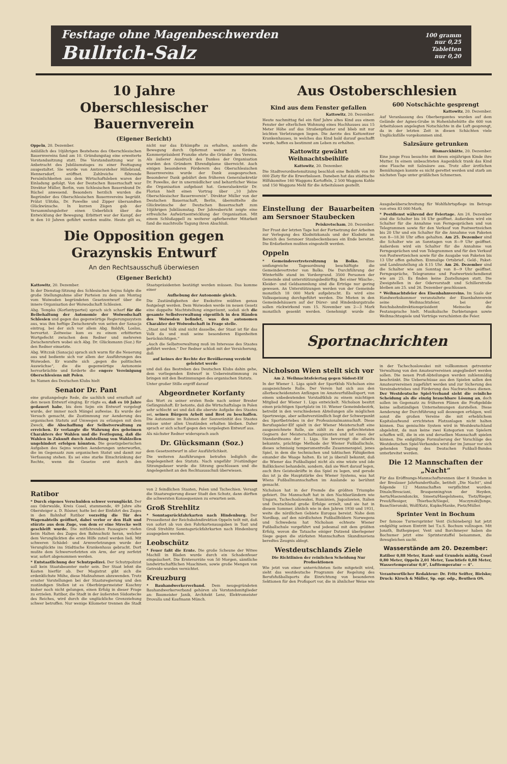Festtage ohne Magenbeschwerden
Bullrich-Salz
100 gramm
nur 0,25
Tabletten
nur 0,20
10 Jahre
Oberschlesischer Bauernverein
(Eigener Bericht)
Oppeln, 20. Dezember.
Anläßlich des 10jährigen Bestehens des Oberschlesischen Bauernvereins fand am 10. Gründungstag eine erweiterte Vorstandssitzung statt. Die Vorstandssitzung war in Anbetracht des Jubiläumstages zu einer Festtagung ausgestaltet. Sie wurde von Amtsvorsteher Hillebrand, Hennersdorf, eröffnet. Zahlreiche führende Persönlichkeiten aus dem Wirtschaftsleben waren der Einladung gefolgt. Von der Deutschen Bauernschaft war Direktor Müller, Berlin, vom Schlesischen Bauernbund Dr. Rüchel anwesend. Besonders herzlich wurden die Begründer des Oberschlesischen Bauernvereins begrüßt. Prälat Ulitzka, Dr. Pawelke und Zipper übersandten Glückwünsche. In kurzen Zügen gab der Versammlungsleiter einen Ueberblick über die Entwicklung der Bewegung. Erbittert war der Kampf, der in den 10 Jahren geführt werden mußte. Heute gilt es, nicht nur das Erkämpfte zu erhalten, sondern die Bewegung durch Opfermut weiter zu fördern. Kammerpräsident Franzke ehrte die Gründer des Vereins. Als äußerer Ausdruck des Dankes der Organisation wurden den Gründern Ehrendiplome überreicht. Auch einigen besonderen Förderern des Oberschlesischen Bauernvereins wurde der Dank ausgesprochen. Besonderer Dank gebührt dem früheren Generalsekretär Dr. Pawelke, der in unermüdlicher und beharrlicher Weise die Organisation aufgebaut hat. Generalsekretär Dr. Florian hielt einen Vortrag über „10 Jahre Oberschlesischer Bauernverein“. Direktor Müller von der Deutschen Bauernschaft, Berlin, übermittelte die Glückwünsche der Deutschen Bauernschaft zum 10jährigen Jubiläumstag. Der Jahresbericht zeigte eine erfreuliche Aufwärtsentwicklung der Organisation. Mit einem Schlußappell zu weiterer opferbereiter Mitarbeit fand die machtvolle Tagung ihren Abschluß.
Die Opposition gegen Grazynskis Entwurf
An den Rechtsausschuß überwiesen
(Eigener Bericht)
Kattowitz, 20. Dezember.
In der Dienstag-Sitzung des Schlesischen Sejms folgte die große Stellungnahme aller Parteien zu dem am Montag vom Woiwoden begründeten Gesetzentwurf über die innere Organisation der Woiwodschaft Schlesien.
Abg. Tempka (Korfantypartei) sprach sich scharf für die Beibehaltung der Autonomie der Woiwodschaft Schlesien und gegen das gegenwärtige Regierungssystem aus, was ihm heftige Zwischenrufe von seiten der Sanacja eintrug, bei der sich vor allem Abg. Baldyk, Loslau, hervortat. Zeitweise kam es zu einem erbitterten Wortgefecht zwischen dem Redner und mehreren Zwischenrufern wobei sich Abg. Dr. Glücksmann (Soz.) für den Redner einsetzte.
Abg. Witczak (Sanacja) sprach sich warm für die Neuerung aus und bediente sich vor allem der Ausführungen des Woiwoden. Er wandte sich „gegen die politischen Auswüchse“, die die gegenwärtige Autonomie hervorbrächte und forderte die engere Vereinigung Oberschlesiens mit Polen.
Im Namen des Deutschen Klubs hielt
Senator Dr. Pant
eine großangelegte Rede, die sachlich und ernsthaft auf den neuen Entwurf einging. Er rügte es, daß es 10 Jahre gedauert habe, bis dem Sejm ein Entwurf vorgelegt wurde, der immer noch Mängel aufweise. Es wurde der Versuch gemacht, die Zustimmung zur Aenderung des organischen Statuts auf Umwegen zu erlangen mit dem Zweck, die Abschaffung der Selbstverwaltung zu erreichen. Er verlangte die Wahrung des geheimen Charakters der Wahlen und die Festlegung, daß die Wahlen in Zukunft durch Aufstellung von Wahlzellen ungehindert erfolgen könnten. Die gesetzgeberischen Aufgaben des Sejms wurden Aenderungen unterworfen, die im Gegensatz zum organischen Statut und damit zur Verfassung stehen. Es sei eine starke Einschränkung der Rechte, wenn die Gesetze erst durch den Staatspräsidenten bestätigt werden müssen. Das komme einer
Aufhebung der Autonomie gleich.
Die Zuständigkeiten der Exekutive müßten genau festgelegt werden. Dem Woiwoden werde im neuen Gesetz eine doppelte Machtstellung eingeräumt, sodaß sich die gesamte Selbstverwaltung eigentlich in den Händen des Woiwoden befindet, was den autonomen Charakter der Woiwodschaft in Frage stelle.
„Staat und Volk sind nicht dasselbe, der Staat ist für das Volk da und muß seine besonderen Eigenheiten berücksichtigen.“
„Auch die Selbstverwaltung muß im Interesse des Staates geführt werden.“ Der Redner schloß mit der Versicherung, daß
auf keines der Rechte der Bevölkerung verzicht geleistet werde
und daß das Bestreben des Deutschen Klubs dahin gehe, dem vorliegenden Entwurf in Uebereinstimmung zu bringen mit den Bestimmungen des organischen Statuts.
Unter großer Stille ergriff darauf
Abgeordneter Korfanty
das Wort zu seiner ersten Rede nach seiner Brester Gefängnishaft. Er betonte, daß die Wirtschaftslage in Polen sehr schlecht sei und daß die oberste Aufgabe des Staates sei, seinen Bürgern Arbeit und Brot zu beschaffen. Die Autonomie im Rahmen der Souveränität des Staates müsse unter allen Umständen erhalten bleiben. Daher sprach er sich scharf gegen den vorgelegten Entwurf aus.
Als nächster Redner widersprach auch
Dr. Glücksmann (Soz.)
dem Gesetzentwurf in aller Ausführlichkeit.
Die weiteren Ausführungen betrafen lediglich die Angelegenheit des Statuts. Nach ungefähr 3½stündiger Sitzungsdauer wurde die Sitzung geschlossen und die Angelegenheit an den Rechtsausschuß überwiesen.
Ratibor
* Durch eigenes Verschulden schwer verunglückt. Der aus Oderwalde, Kreis Cosel, stammende, 49 Jahre alte Obersteiger a. D. Rösner, hatte bei der Einfahrt des Zuges in den Bahnhof Ratibor vorzeitig die Tür des Wagenabteils geöffnet, dabei verlor er den Halt und stürzte aus dem Zuge, von dem er eine Strecke weit geschleift wurde. Die mitfahrenden Passagiere riefen beim Halten des Zuges den Bahnschutz heran, welcher dem Verunglückten die erste Hilfe zuteil werden ließ. Mit schweren Schädel- und Armverletzungen wurde der Verunglückte ins Städtische Krankenhaus gebracht. Dort mußte dem Schwerverletzten ein Arm, der arg zerfetzt war, sofort abgenommen werden.
* Entstaatlichung der Schutzpolizei. Der Schutzpolizist soll kein Staatsbeamter mehr sein. Der Staat lehnt die Kosten hierfür ab. Der Magistrat gibt sich die erdenklichste Mühe, diese Maßnahmen abzuwenden. Trotz ernster Vorstellungen bei der Staatsregierung und den zuständigen Stellen ist es Oberbürgermeister Kaschny bisher noch nicht gelungen, einen Erfolg in dieser Frage zu erzielen. Ratibor, die Stadt in der äußersten Südostecke des Reiches, wird durch die unglückliche Grenzziehung schwer betroffen. Nur wenige Kilometer trennen die Stadt von 2 feindlichen Staaten, Polen und Tschechien. Versagt die Staatsregierung dieser Stadt den Schutz, dann dürften die schwersten Konsequenzen zu erwarten sein.
Groß Strehlitz
* Sonntagsrückfahrkarten nach Hindenburg. Der Pressedienst der Reichsbahndirektion Oppeln teilt mit, daß von sofort ab von den Fahrkartenausgaben in Tost und Groß Strehlitz Sonntagsrückfahrkarten nach Hindenburg ausgegeben werden.
Leobschütz
* Feuer faßt die Ernte. Die große Scheune der Witwe Machill in Bladen wurde durch ein Schadenfeuer eingeäschert. Die Erntevorräte von 50 Morgen, sämtliche landwirtschaftlichen Maschinen, sowie große Mengen von Getreide wurden vernichtet.
Kreuzburg
* Bauhandwerkerverband. Dem neugegründeten Bauhandwerkerverband gehören als Vorstandsmitglieder an: Baumeister Janik, Architekt Lenz, Elektromeister Drovalla und Kaufmann Münch.
Aus Ostoberschlesien
Kind aus dem Fenster gefallen
Kattowitz, 20. Dezember.
Heute nachmittag fiel ein fünf Jahre altes Kind aus einem Fenster der elterlichen Wohnung eines Hochhauses aus 15 Meter Höhe auf das Straßenpflaster und blieb mit nur leichten Verletzungen liegen. Die Aerzte des Kattowitzer Krankenhauses, in welches das Kind bald darauf geschafft wurde, hoffen es bestimmt am Leben zu erhalten.
Kattowitz gewährt Weihnachtsbeihilfe
Kattowitz, 20. Dezember.
Die Stadtverordnetensitzung beschloß eine Beihilfe von 80 000 Zloty für die Erwerbslosen. Daneben hat das städtische Hilfskomitee 160 Waggons Kartoffeln, 2 500 Waggons Kohle und 150 Waggons Mehl für die Arbeitslosen gestellt.
600 Notschächte gesprengt
Kattowitz, 20. Dezember.
Auf Veranlassung des Oberbergamtes wurden auf dem Gelände der Agnes-Grube in Hohenlohehütte die 600 von Arbeitslosen angelegten Notschächte in die Luft gesprengt, da in der letzten Zeit in diesen Schächten viele Unglücksfälle vorgekommen sind.
Salzsäure getrunken
Bismarckhütte, 20. Dezember.
Eine junge Frau besuchte mit ihrem einjährigen Kinde ihre Mutter. In einem unbeachteten Augenblick trank das Kind eine Flasche mit Salzsäure aus. Trotz aller ärztlichen Bemühungen konnte es nicht gerettet werden und starb am nächsten Tage unter gräßlichen Schmerzen.
Einstellung der Bauarbeiten am Sersnoer Staubecken
Peiskretscham, 20. Dezember.
Der Frost der letzten Tage hat der Fortsetzung der Arbeiten zur Verlegung des Klodnitzkanals und der Klodnitz im Bereich des Sersnoer Staubeckenbaues ein Ende bereitet. Die Erdarbeiten mußten eingestellt werden.
Oppeln
* Gemeindevertretersitzung in Bolko. Eine umfangreiche Tagesordnung beschäftigte die Gemeindevertreter von Bolko. Die Durchführung der Winterhilfe stand im Vordergrund. 3500 Personen der Gemeinde sind unterstützungsbedürftig. Bei einer Wäsche-, Kleider- und Geldsammlung sind die Erträge nur gering gewesen. An Unterstützungen werden von der Gemeinde monatlich 18 000 Mark aufgebracht. Es wird eine Volksspeisung durchgeführt werden. Die Mieten in den Gemeindehäusern auf der Dürer- und Hindenburgstraße sollen rückwirkend vom 15. November um 2—3 Mark monatlich gesenkt werden. Genehmigt wurde die Ausgabeüberschreitung für Wohlfahrtspflege im Betrage von etwa 83 000 Mark.
* Postdienst während der Feiertage. Am 24. Dezember sind die Schalter bis 16 Uhr geöffnet. Außerdem wird ein Schalter für die Annahme von Ferngesprächen und von Telegrammen sowie für den Verkauf von Postwertzeichen bis 20 Uhr und ein Schalter für die Annahme von Paketen von 8—18.30 Uhr offen gehalten. Am 25. Dezember sind die Schalter wie an Sonntagen von 8—9 Uhr geöffnet. Außerdem wird ein Schalter für die Annahme von Ferngesprächen und von Telegrammen und für den Verkauf von Postwertzeichen sowie für die Ausgabe von Paketen bis 13 Uhr offen gehalten. Einmalige Ortsbrief-, Geld-, Paket- und Landzustellung ab 8.15 Uhr. Am 26. Dezember sind die Schalter wie am Sonntag von 8—9 Uhr geöffnet. Ferngespräche, Telegramme und Postwertzeichendienst wie am 25. Es finden keine Zustellungen statt. Die Zweigstellen in der Odervorstadt und Schillerstraße bleiben am 25. und 26. Dezember geschlossen.
* Weihnachtsfeier des Eisenbahnvereins. Im Saale der Handwerkskammer veranstaltete der Eisenbahnverein seine Weihnachtsfeier, bei der Reichsbahndirektionspräsident Meinecke die Festansprache hielt. Musikalische Darbietungen sowie Weihnachtsspiele und Vorträge verschönten die Feier.
Sportnachrichten
Nicholson Wien stellt sich vor
Am 2. Weihnachtsfeiertag gegen Südost-Elf
In der Wiener 1. Liga spielt der Sportklub Nicholson eine ausgezeichnete Rolle. Der Verein hat sich aus den allerbescheidensten Anfängen im Amateurfußballsport, von einem unbedeutenden Vorstadtklub zu einem mächtigen Mitglied der Wiener 1. Liga entwickelt. Nicholson besitzt einen prächtigen Sportplatz im 10. Wiener Gemeindebezirk, betreibt in den verschiedenen Abteilungen alle möglichen Sportzweige, aber selbstverständlich liegt der Schwerpunkt des Sportbetriebes in der Professionalmannschaft. Diese Berufsspieler-Elf spielt in der Wiener Meisterschaft eine ausgezeichnete Rolle, sie zählt zu den gefürchtetsten Gegnern der Meisterschaftsaspiranten und ist eines der Standardteams der 1. Liga. Sie bevorzugt die allseits bekannte, prächtige Methode der Wiener Fußballschule, dieses schmissig temperamentvolle Zusammenspiel, jenes Spiel, in dem die technischen und taktischen Fähigkeiten einander die Waage halten. Es ist ja überall bekannt, daß die Wiener das Fußballspiel nicht als eine wüste und öde Ballkickerei behandeln, sondern, daß sie Wert darauf legen, auch ihre Geisteskräfte in das Spiel zu legen, und gerade das ist ja die Hauptstärke des Wiener Systems, was hat Wiens Fußballmannschaften im Auslande so berühmt gemacht.
Nicholson hat in der Fremde die größten Triumphe gefeiert. Die Mannschaft hat in den Nachbarländern wie Ungarn, Tschechoslowakei, Rumänien, Jugoslawien, Italien und Deutschland große Erfolge erzielt, und sie hat in diesem Sommer, ähnlich wie in den Jahren 1930 und 1931, weite die nördlichen Gebiete Europas bereist. Nahe dem Nordkap, auf den nördlichsten Fußballfeldern Norwegens und Schwedens hat Nicholson echteste Wiener Fußballschule vorgeführt und jedesmal mit dem größten Erfolg, wovon die Tatsache einiger Dutzend überlegener Siege gegen die stärksten Mannschaften Skandinaviens beredtes Zeugnis ablegt.
Westdeutschlands Ziele
Die Richtlinien der reinlichen Scheidung Nur Profisektionen
Wie jetzt von einer unterrichteten Seite mitgeteilt wird, sieht das westdeutsche Programm der Regelung des Berufsfußballsports die Einrichtung von besonderen Sektionen für den Profisport vor, die in ähnlicher Weise wie in der Tschechoslowakei mit vollkommen getrennter Verwaltung von den Amateurvereinen angegliedert werden sollen. Die neuen Profi-Abteilungen werden zahlenmäßig beschränkt. Die Ueberschüsse aus den Spielen sollen den Amateurvereinen zugeführt werden und zur Sicherung des Vereinsbetriebes und Förderung des Nachwuchses dienen. Der Westdeutsche Spiel-Verband sieht die reinliche Scheidung als die einzig brauchbare Lösung an, doch sollen im Gegensatz zu früheren Plänen die Profigebilde keine selbständigen Unternehmungen darstellen. Diese Aenderung der Durchführung soll deswegen erfolgen, weil sonst die großen Vereine die mit erheblichem Kapitalaufwand errichteten Platzanlagen nicht halten können. Das gemischte System wird in Westdeutschland abgelehnt, da man keine zwei Kategorien von Spielern schaffen will, die in ein und derselben Mannschaft spielen können. Die endgültige Formulierung der Vorschläge des Westdeutschen Spiel-Verbandes wird der im Januar vor sich gehenden Tagung des Deutschen Fußball-Bundes unterbreitet werden.
Die 12 Mannschaften der „Nacht“
Für das Eröffnungs-Mannschaftsrennen über 8 Stunden in der Breslauer Jahrhunderthalle, betitelt „Die Nacht“, sind folgende 12 Mannschaften verpflichtet worden: Dinale/Bresciani, Braspenning/van der Heyden, Aerts/Haezendonckx, Smeets/Haegelsteens, Tietz/Rieger, Preuß/Resiger, Thierbach/Siegel, Maczynski/Junge, Buse/Sieronski, Wolf/Kutz, Kupke/Hanke, Pietz/Müller.
Sprinter Vent in Bochum
Der famose Turnersprinter Vent (Schöneberg) hat jetzt endgültig seinen Eintritt bei T.u.S. Bochum vollzogen. Mit Jonath, Buthepieper, Vent und Borchmeyer haben die Bochumer jetzt eine Sprinterstaffel beisammen, die ihresgleichen sucht.
Wasserstände am 20. Dezember:
Ratibor 0,88 Meter, Rand- und Grundeis mäßig, Cosel 0,80 Meter, Oppeln 2,01 Meter, Tauchtiefe 0,88 Meter, Wassertemperatur 0,0°, Lufttemperatur — 4°.
Verantwortlicher Redakteur: Dr. Fritz Seifter, Bielsko; Druck: Kirsch & Müller, Sp. ogr. odp., Beuthen OS.